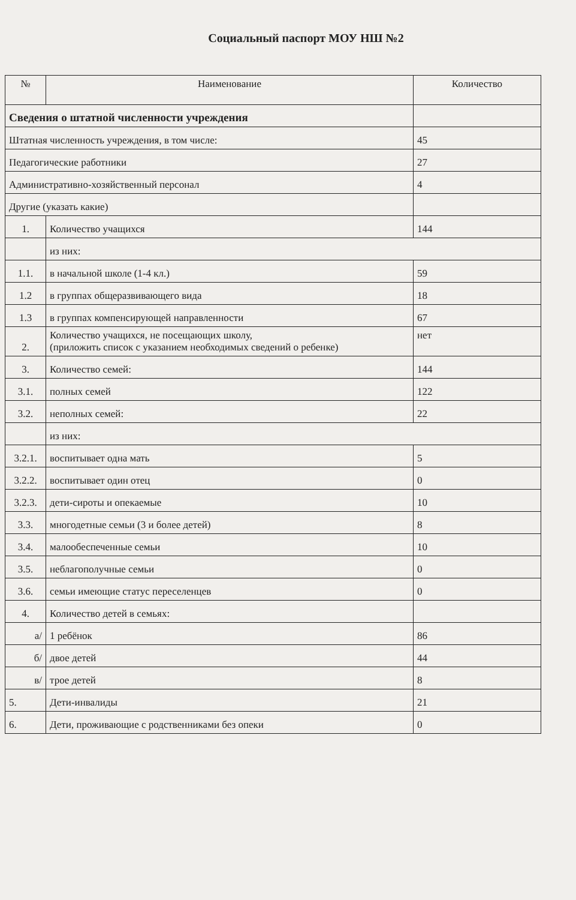Социальный паспорт МОУ НШ №2
| № | Наименование | Количество |
| --- | --- | --- |
| Сведения о штатной численности учреждения | | |
| Штатная численность учреждения, в том числе: | | 45 |
| Педагогические работники | | 27 |
| Административно-хозяйственный персонал | | 4 |
| Другие (указать какие) | | |
| 1. | Количество учащихся | 144 |
| | из них: | |
| 1.1. | в начальной школе (1-4 кл.) | 59 |
| 1.2 | в группах общеразвивающего вида | 18 |
| 1.3 | в группах компенсирующей направленности | 67 |
| 2. | Количество учащихся, не посещающих школу, (приложить список с указанием необходимых сведений о ребенке) | нет |
| 3. | Количество семей: | 144 |
| 3.1. | полных семей | 122 |
| 3.2. | неполных семей: | 22 |
| | из них: | |
| 3.2.1. | воспитывает одна мать | 5 |
| 3.2.2. | воспитывает один отец | 0 |
| 3.2.3. | дети-сироты и опекаемые | 10 |
| 3.3. | многодетные семьи (3 и более детей) | 8 |
| 3.4. | малообеспеченные семьи | 10 |
| 3.5. | неблагополучные семьи | 0 |
| 3.6. | семьи имеющие статус переселенцев | 0 |
| 4. | Количество детей в семьях: | |
| а/ | 1 ребёнок | 86 |
| б/ | двое детей | 44 |
| в/ | трое детей | 8 |
| 5. | Дети-инвалиды | 21 |
| 6. | Дети, проживающие с родственниками без опеки | 0 |